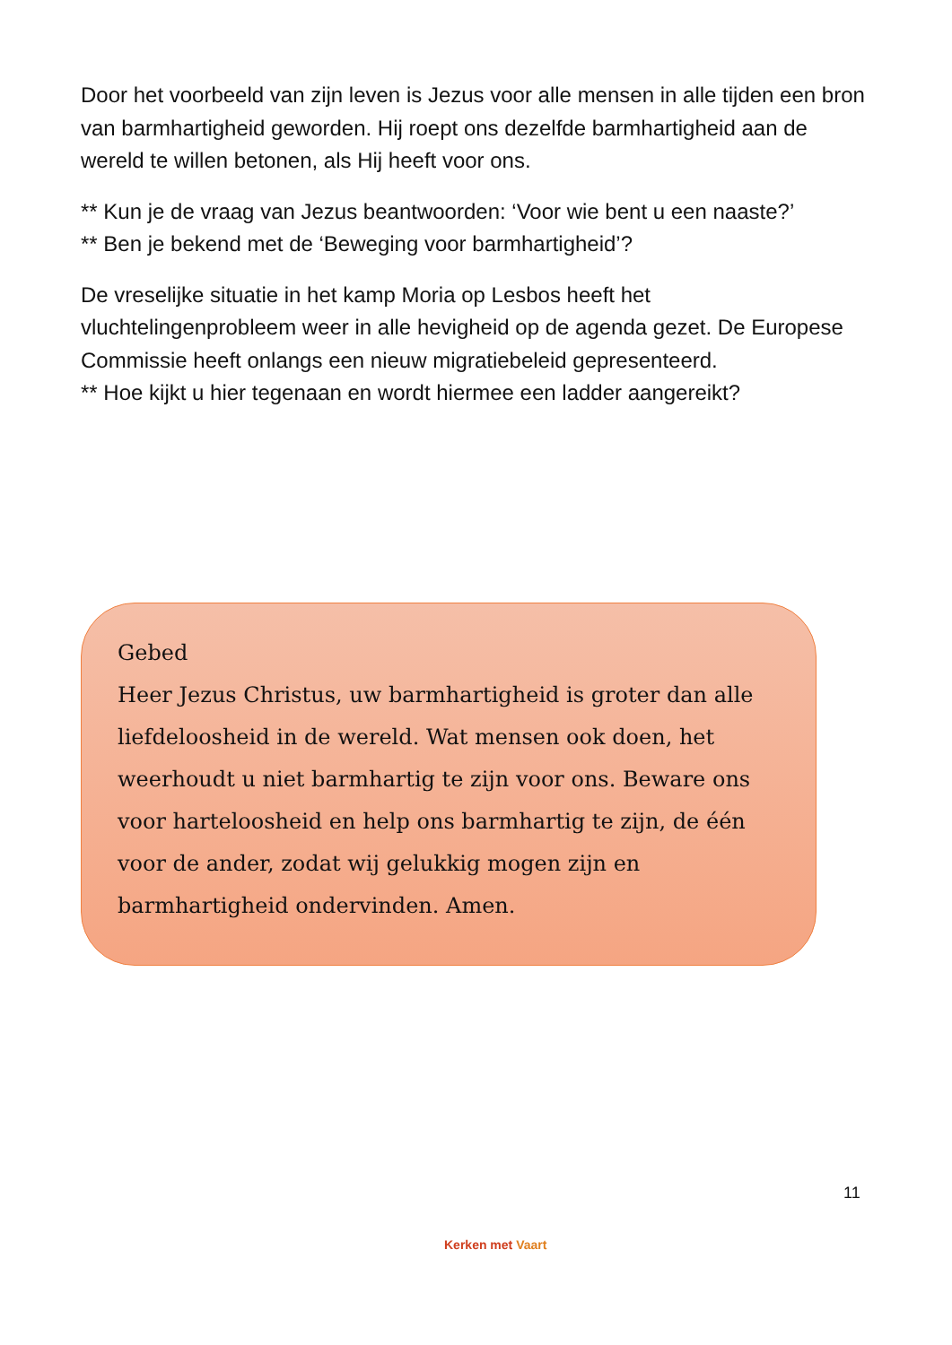Door het voorbeeld van zijn leven is Jezus voor alle mensen in alle tijden een bron van barmhartigheid geworden. Hij roept ons dezelfde barmhartigheid aan de wereld te willen betonen, als Hij heeft voor ons.
** Kun je de vraag van Jezus beantwoorden: ‘Voor wie bent u een naaste?’
** Ben je bekend met de ‘Beweging voor barmhartigheid’?
De vreselijke situatie in het kamp Moria op Lesbos heeft het vluchtelingenprobleem weer in alle hevigheid op de agenda gezet. De Europese Commissie heeft onlangs een nieuw migratiebeleid gepresenteerd.
** Hoe kijkt u hier tegenaan en wordt hiermee een ladder aangereikt?
Gebed
Heer Jezus Christus, uw barmhartigheid is groter dan alle liefdeloosheid in de wereld. Wat mensen ook doen, het weerhoudt u niet barmhartig te zijn voor ons. Beware ons voor harteloosheid en help ons barmhartig te zijn, de één voor de ander, zodat wij gelukkig mogen zijn en barmhartigheid ondervinden. Amen.
11
Kerken met Vaart